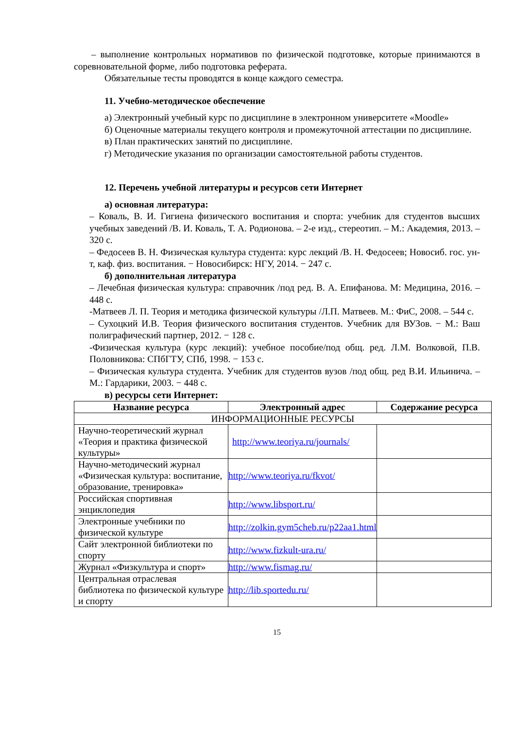– выполнение контрольных нормативов по физической подготовке, которые принимаются в соревновательной форме, либо подготовка реферата.
Обязательные тесты проводятся в конце каждого семестра.
11. Учебно-методическое обеспечение
а) Электронный учебный курс по дисциплине в электронном университете «Moodle»
б) Оценочные материалы текущего контроля и промежуточной аттестации по дисциплине.
в) План практических занятий по дисциплине.
г) Методические указания по организации самостоятельной работы студентов.
12. Перечень учебной литературы и ресурсов сети Интернет
а) основная литература:
– Коваль, В. И. Гигиена физического воспитания и спорта: учебник для студентов высших учебных заведений /В. И. Коваль, Т. А. Родионова. – 2-е изд., стереотип. – М.: Академия, 2013. – 320 с.
– Федосеев В. Н. Физическая культура студента: курс лекций /В. Н. Федосеев; Новосиб. гос. ун-т, каф. физ. воспитания. − Новосибирск: НГУ, 2014. − 247 с.
б) дополнительная литература
– Лечебная физическая культура: справочник /под ред. В. А. Епифанова. М: Медицина, 2016. – 448 с.
-Матвеев Л. П. Теория и методика физической культуры /Л.П. Матвеев. М.: ФиС, 2008. – 544 с.
– Сухоцкий И.В. Теория физического воспитания студентов. Учебник для ВУЗов. − М.: Ваш полиграфический партнер, 2012. − 128 с.
-Физическая культура (курс лекций): учебное пособие/под общ. ред. Л.М. Волковой, П.В. Половникова: СПбГТУ, СПб, 1998. − 153 с.
– Физическая культура студента. Учебник для студентов вузов /под общ. ред В.И. Ильинича. – М.: Гардарики, 2003. − 448 с.
в) ресурсы сети Интернет:
| Название ресурса | Электронный адрес | Содержание ресурса |
| --- | --- | --- |
| ИНФОРМАЦИОННЫЕ РЕСУРСЫ | | |
| Научно-теоретический журнал «Теория и практика физической культуры» | http://www.teoriya.ru/journals/ | |
| Научно-методический журнал «Физическая культура: воспитание, образование, тренировка» | http://www.teoriya.ru/fkvot/ | |
| Российская спортивная энциклопедия | http://www.libsport.ru/ | |
| Электронные учебники по физической культуре | http://zolkin.gym5cheb.ru/p22aa1.html | |
| Сайт электронной библиотеки по спорту | http://www.fizkult-ura.ru/ | |
| Журнал «Физкультура и спорт» | http://www.fismag.ru/ | |
| Центральная отраслевая библиотека по физической культуре и спорту | http://lib.sportedu.ru/ | |
15